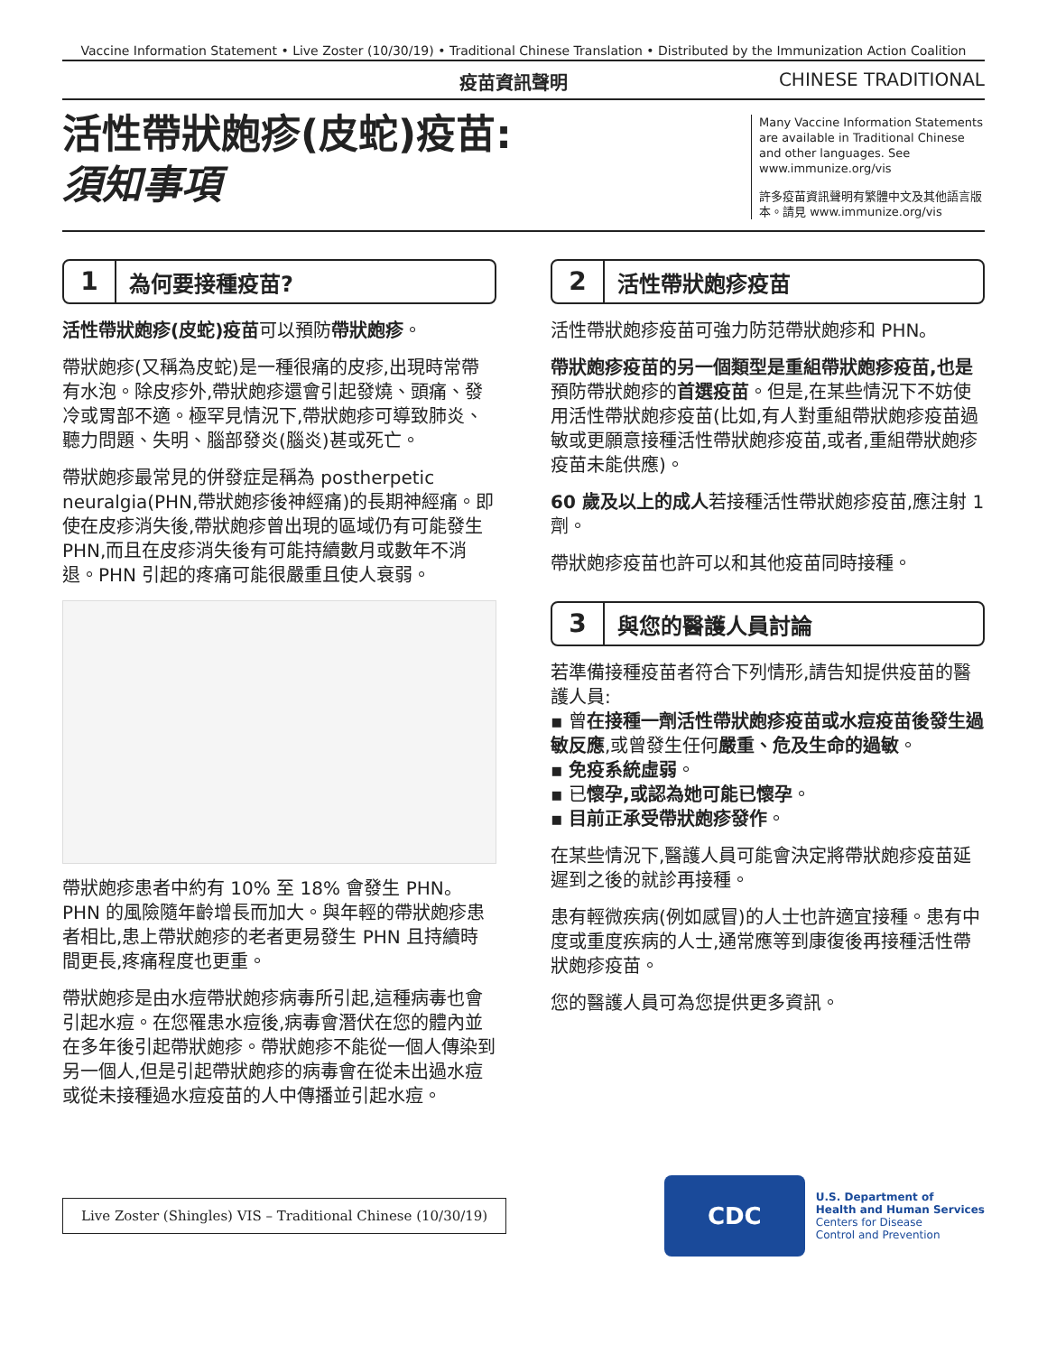Vaccine Information Statement • Live Zoster (10/30/19) • Traditional Chinese Translation • Distributed by the Immunization Action Coalition
疫苗資訊聲明 CHINESE TRADITIONAL
活性帶狀皰疹(皮蛇)疫苗:
須知事項
Many Vaccine Information Statements are available in Traditional Chinese and other languages. See www.immunize.org/vis
許多疫苗資訊聲明有繁體中文及其他語言版本。請見 www.immunize.org/vis
1 為何要接種疫苗?
活性帶狀皰疹(皮蛇)疫苗可以預防帶狀皰疹。
帶狀皰疹(又稱為皮蛇)是一種很痛的皮疹,出現時常帶有水泡。除皮疹外,帶狀皰疹還會引起發燒、頭痛、發冷或胃部不適。極罕見情況下,帶狀皰疹可導致肺炎、聽力問題、失明、腦部發炎(腦炎)甚或死亡。
帶狀皰疹最常見的併發症是稱為 postherpetic neuralgia(PHN,帶狀皰疹後神經痛)的長期神經痛。即使在皮疹消失後,帶狀皰疹曾出現的區域仍有可能發生 PHN,而且在皮疹消失後有可能持續數月或數年不消退。PHN 引起的疼痛可能很嚴重且使人衰弱。
帶狀皰疹患者中約有 10% 至 18% 會發生 PHN。PHN 的風險隨年齡增長而加大。與年輕的帶狀皰疹患者相比,患上帶狀皰疹的老者更易發生 PHN 且持續時間更長,疼痛程度也更重。
帶狀皰疹是由水痘帶狀皰疹病毒所引起,這種病毒也會引起水痘。在您罹患水痘後,病毒會潛伏在您的體內並在多年後引起帶狀皰疹。帶狀皰疹不能從一個人傳染到另一個人,但是引起帶狀皰疹的病毒會在從未出過水痘或從未接種過水痘疫苗的人中傳播並引起水痘。
2 活性帶狀皰疹疫苗
活性帶狀皰疹疫苗可強力防范帶狀皰疹和 PHN。
帶狀皰疹疫苗的另一個類型是重組帶狀皰疹疫苗,也是預防帶狀皰疹的首選疫苗。但是,在某些情況下不妨使用活性帶狀皰疹疫苗(比如,有人對重組帶狀皰疹疫苗過敏或更願意接種活性帶狀皰疹疫苗,或者,重組帶狀皰疹疫苗未能供應)。
60 歲及以上的成人若接種活性帶狀皰疹疫苗,應注射 1 劑。
帶狀皰疹疫苗也許可以和其他疫苗同時接種。
3 與您的醫護人員討論
若準備接種疫苗者符合下列情形,請告知提供疫苗的醫護人員:
▪ 曾在接種一劑活性帶狀皰疹疫苗或水痘疫苗後發生過敏反應,或曾發生任何嚴重、危及生命的過敏。
▪ 免疫系統虛弱。
▪ 已懷孕,或認為她可能已懷孕。
▪ 目前正承受帶狀皰疹發作。
在某些情況下,醫護人員可能會決定將帶狀皰疹疫苗延遲到之後的就診再接種。
患有輕微疾病(例如感冒)的人士也許適宜接種。患有中度或重度疾病的人士,通常應等到康復後再接種活性帶狀皰疹疫苗。
您的醫護人員可為您提供更多資訊。
Live Zoster (Shingles) VIS – Traditional Chinese (10/30/19)
CDC
U.S. Department of
Health and Human Services
Centers for Disease
Control and Prevention